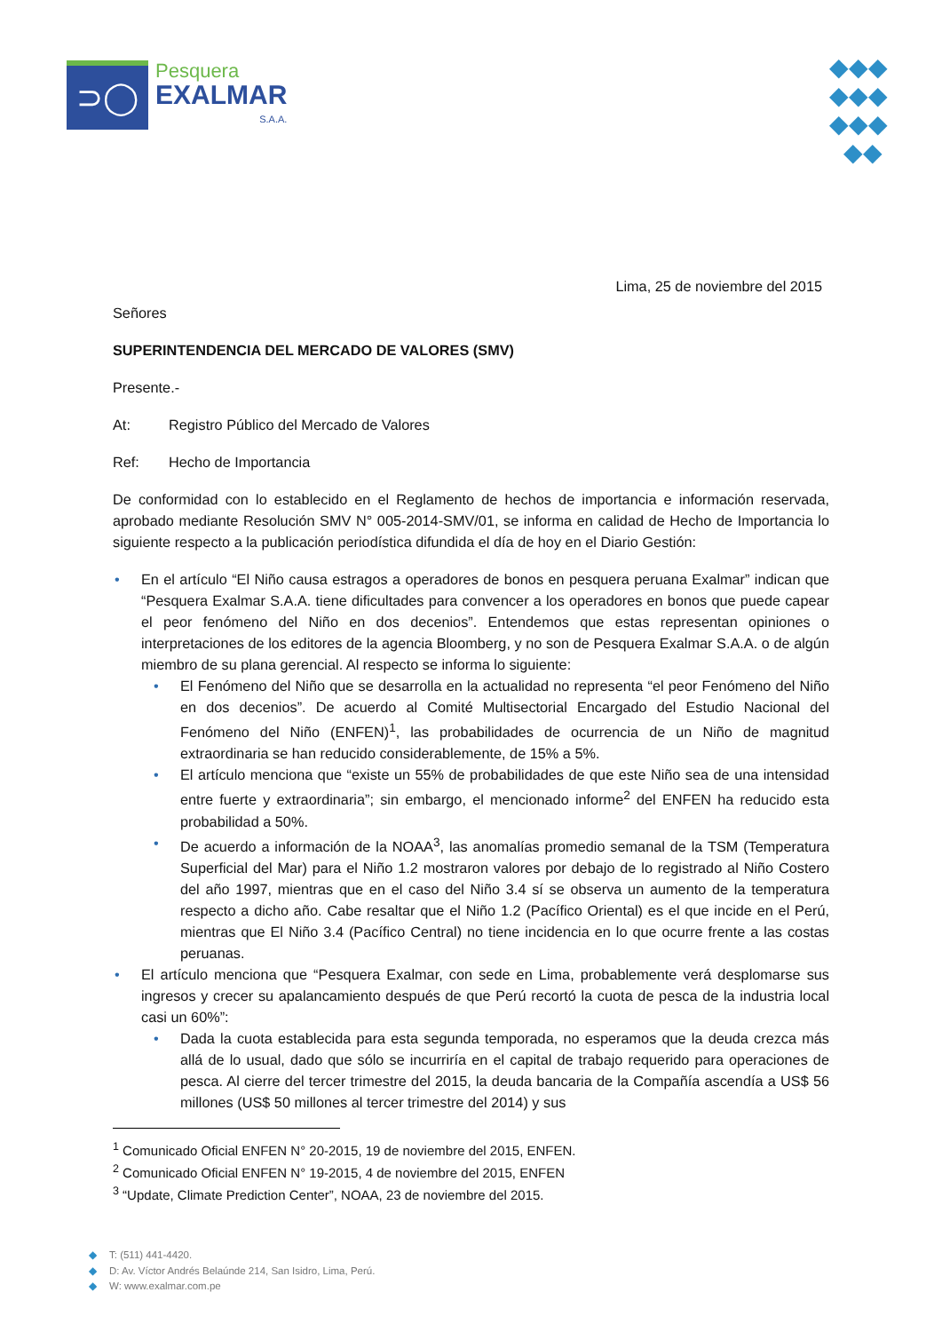⊃◯
Pesquera
EXALMAR
S.A.A.
◆◆◆
◆◆◆
◆◆◆
◆◆
Lima, 25 de noviembre del 2015
Señores
SUPERINTENDENCIA DEL MERCADO DE VALORES (SMV)
Presente.-
At: Registro Público del Mercado de Valores
Ref: Hecho de Importancia
De conformidad con lo establecido en el Reglamento de hechos de importancia e información reservada, aprobado mediante Resolución SMV N° 005-2014-SMV/01, se informa en calidad de Hecho de Importancia lo siguiente respecto a la publicación periodística difundida el día de hoy en el Diario Gestión:
• En el artículo “El Niño causa estragos a operadores de bonos en pesquera peruana Exalmar” indican que “Pesquera Exalmar S.A.A. tiene dificultades para convencer a los operadores en bonos que puede capear el peor fenómeno del Niño en dos decenios”. Entendemos que estas representan opiniones o interpretaciones de los editores de la agencia Bloomberg, y no son de Pesquera Exalmar S.A.A. o de algún miembro de su plana gerencial. Al respecto se informa lo siguiente:
• El Fenómeno del Niño que se desarrolla en la actualidad no representa “el peor Fenómeno del Niño en dos decenios”. De acuerdo al Comité Multisectorial Encargado del Estudio Nacional del Fenómeno del Niño (ENFEN)<sup>1</sup>, las probabilidades de ocurrencia de un Niño de magnitud extraordinaria se han reducido considerablemente, de 15% a 5%.
• El artículo menciona que “existe un 55% de probabilidades de que este Niño sea de una intensidad entre fuerte y extraordinaria”; sin embargo, el mencionado informe<sup>2</sup> del ENFEN ha reducido esta probabilidad a 50%.
• De acuerdo a información de la NOAA<sup>3</sup>, las anomalías promedio semanal de la TSM (Temperatura Superficial del Mar) para el Niño 1.2 mostraron valores por debajo de lo registrado al Niño Costero del año 1997, mientras que en el caso del Niño 3.4 sí se observa un aumento de la temperatura respecto a dicho año. Cabe resaltar que el Niño 1.2 (Pacífico Oriental) es el que incide en el Perú, mientras que El Niño 3.4 (Pacífico Central) no tiene incidencia en lo que ocurre frente a las costas peruanas.
• El artículo menciona que “Pesquera Exalmar, con sede en Lima, probablemente verá desplomarse sus ingresos y crecer su apalancamiento después de que Perú recortó la cuota de pesca de la industria local casi un 60%”:
• Dada la cuota establecida para esta segunda temporada, no esperamos que la deuda crezca más allá de lo usual, dado que sólo se incurriría en el capital de trabajo requerido para operaciones de pesca. Al cierre del tercer trimestre del 2015, la deuda bancaria de la Compañía ascendía a US$ 56 millones (US$ 50 millones al tercer trimestre del 2014) y sus
<sup>1</sup> Comunicado Oficial ENFEN N° 20-2015, 19 de noviembre del 2015, ENFEN.
<sup>2</sup> Comunicado Oficial ENFEN N° 19-2015, 4 de noviembre del 2015, ENFEN
<sup>3</sup> “Update, Climate Prediction Center”, NOAA, 23 de noviembre del 2015.
◆ T: (511) 441-4420.
◆ D: Av. Víctor Andrés Belaúnde 214, San Isidro, Lima, Perú.
◆ W: www.exalmar.com.pe